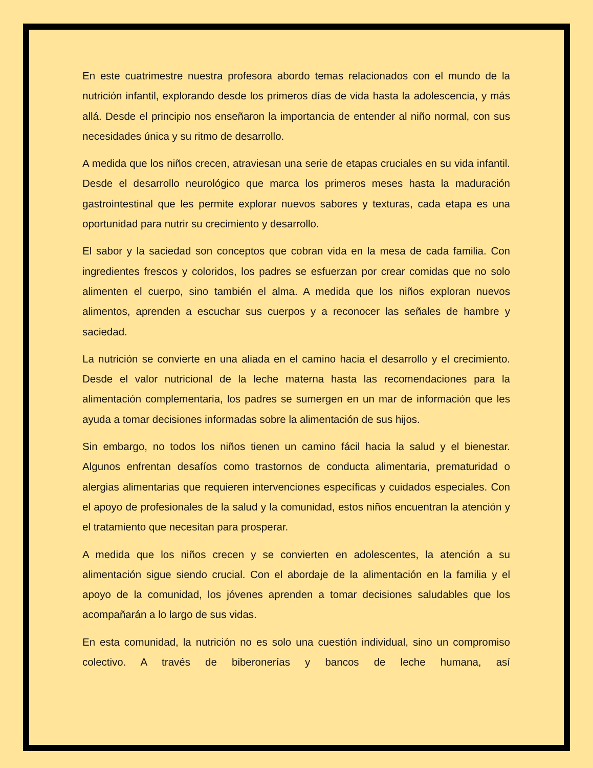En este cuatrimestre nuestra profesora abordo temas relacionados con el mundo de la nutrición infantil, explorando desde los primeros días de vida hasta la adolescencia, y más allá. Desde el principio nos enseñaron la importancia de entender al niño normal, con sus necesidades única y su ritmo de desarrollo.
A medida que los niños crecen, atraviesan una serie de etapas cruciales en su vida infantil. Desde el desarrollo neurológico que marca los primeros meses hasta la maduración gastrointestinal que les permite explorar nuevos sabores y texturas, cada etapa es una oportunidad para nutrir su crecimiento y desarrollo.
El sabor y la saciedad son conceptos que cobran vida en la mesa de cada familia. Con ingredientes frescos y coloridos, los padres se esfuerzan por crear comidas que no solo alimenten el cuerpo, sino también el alma. A medida que los niños exploran nuevos alimentos, aprenden a escuchar sus cuerpos y a reconocer las señales de hambre y saciedad.
La nutrición se convierte en una aliada en el camino hacia el desarrollo y el crecimiento. Desde el valor nutricional de la leche materna hasta las recomendaciones para la alimentación complementaria, los padres se sumergen en un mar de información que les ayuda a tomar decisiones informadas sobre la alimentación de sus hijos.
Sin embargo, no todos los niños tienen un camino fácil hacia la salud y el bienestar. Algunos enfrentan desafíos como trastornos de conducta alimentaria, prematuridad o alergias alimentarias que requieren intervenciones específicas y cuidados especiales. Con el apoyo de profesionales de la salud y la comunidad, estos niños encuentran la atención y el tratamiento que necesitan para prosperar.
A medida que los niños crecen y se convierten en adolescentes, la atención a su alimentación sigue siendo crucial. Con el abordaje de la alimentación en la familia y el apoyo de la comunidad, los jóvenes aprenden a tomar decisiones saludables que los acompañarán a lo largo de sus vidas.
En esta comunidad, la nutrición no es solo una cuestión individual, sino un compromiso colectivo. A través de biberonerías y bancos de leche humana, así